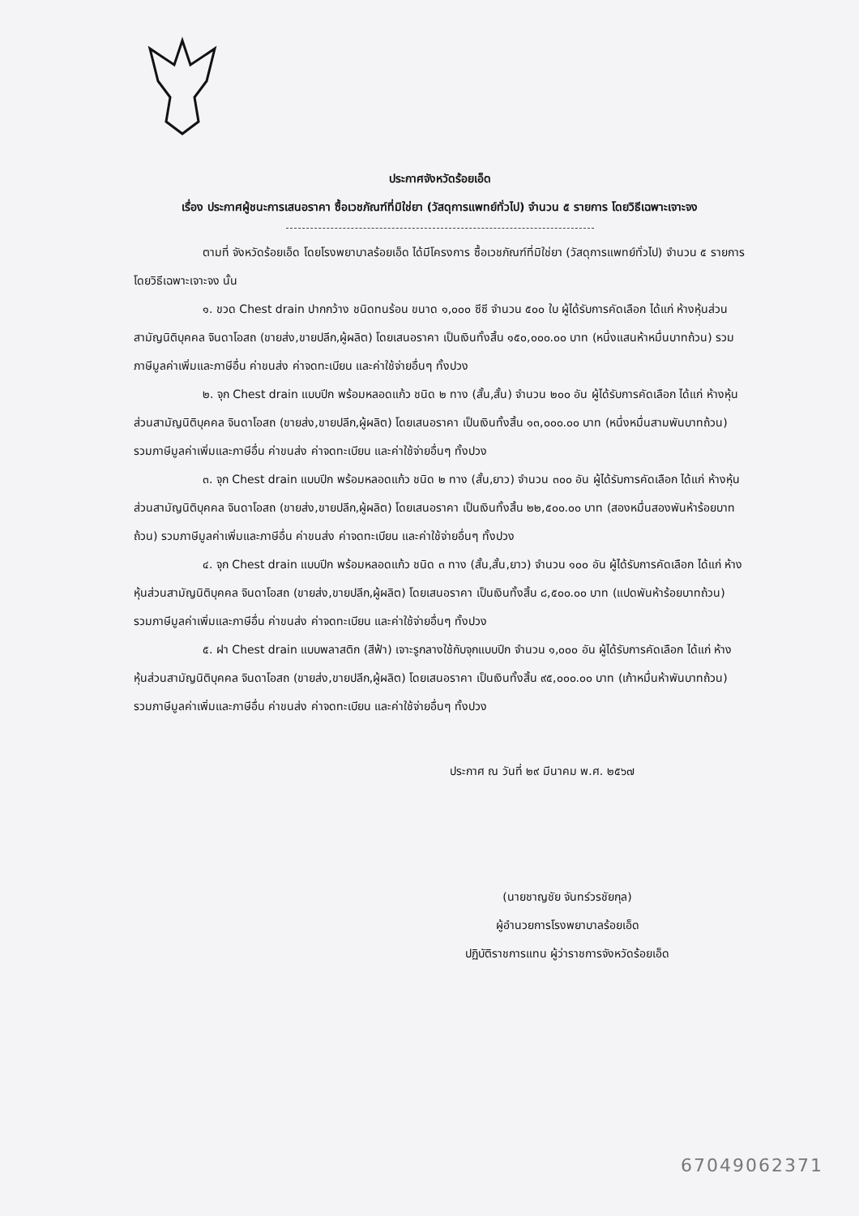ประกาศจังหวัดร้อยเอ็ด
เรื่อง ประกาศผู้ชนะการเสนอราคา ซื้อเวชภัณฑ์ที่มิใช่ยา (วัสดุการแพทย์ทั่วไป) จำนวน ๕ รายการ โดยวิธีเฉพาะเจาะจง
ตามที่ จังหวัดร้อยเอ็ด โดยโรงพยาบาลร้อยเอ็ด ได้มีโครงการ ซื้อเวชภัณฑ์ที่มิใช่ยา (วัสดุการแพทย์ทั่วไป) จำนวน ๕ รายการ โดยวิธีเฉพาะเจาะจง นั้น
๑. ขวด Chest drain ปากกว้าง ชนิดทนร้อน ขนาด ๑,๐๐๐ ซีซี จำนวน ๕๐๐ ใบ ผู้ได้รับการคัดเลือก ได้แก่ ห้างหุ้นส่วนสามัญนิติบุคคล จินดาโอสถ (ขายส่ง,ขายปลีก,ผู้ผลิต) โดยเสนอราคา เป็นเงินทั้งสิ้น ๑๕๐,๐๐๐.๐๐ บาท (หนึ่งแสนห้าหมื่นบาทถ้วน) รวมภาษีมูลค่าเพิ่มและภาษีอื่น ค่าขนส่ง ค่าจดทะเบียน และค่าใช้จ่ายอื่นๆ ทั้งปวง
๒. จุก Chest drain แบบปีก พร้อมหลอดแก้ว ชนิด ๒ ทาง (สั้น,สั้น) จำนวน ๒๐๐ อัน ผู้ได้รับการคัดเลือก ได้แก่ ห้างหุ้นส่วนสามัญนิติบุคคล จินดาโอสถ (ขายส่ง,ขายปลีก,ผู้ผลิต) โดยเสนอราคา เป็นเงินทั้งสิ้น ๑๓,๐๐๐.๐๐ บาท (หนึ่งหมื่นสามพันบาทถ้วน) รวมภาษีมูลค่าเพิ่มและภาษีอื่น ค่าขนส่ง ค่าจดทะเบียน และค่าใช้จ่ายอื่นๆ ทั้งปวง
๓. จุก Chest drain แบบปีก พร้อมหลอดแก้ว ชนิด ๒ ทาง (สั้น,ยาว) จำนวน ๓๐๐ อัน ผู้ได้รับการคัดเลือก ได้แก่ ห้างหุ้นส่วนสามัญนิติบุคคล จินดาโอสถ (ขายส่ง,ขายปลีก,ผู้ผลิต) โดยเสนอราคา เป็นเงินทั้งสิ้น ๒๒,๕๐๐.๐๐ บาท (สองหมื่นสองพันห้าร้อยบาทถ้วน) รวมภาษีมูลค่าเพิ่มและภาษีอื่น ค่าขนส่ง ค่าจดทะเบียน และค่าใช้จ่ายอื่นๆ ทั้งปวง
๔. จุก Chest drain แบบปีก พร้อมหลอดแก้ว ชนิด ๓ ทาง (สั้น,สั้น,ยาว) จำนวน ๑๐๐ อัน ผู้ได้รับการคัดเลือก ได้แก่ ห้างหุ้นส่วนสามัญนิติบุคคล จินดาโอสถ (ขายส่ง,ขายปลีก,ผู้ผลิต) โดยเสนอราคา เป็นเงินทั้งสิ้น ๘,๕๐๐.๐๐ บาท (แปดพันห้าร้อยบาทถ้วน) รวมภาษีมูลค่าเพิ่มและภาษีอื่น ค่าขนส่ง ค่าจดทะเบียน และค่าใช้จ่ายอื่นๆ ทั้งปวง
๕. ฝา Chest drain แบบพลาสติก (สีฟ้า) เจาะรูกลางใช้กับจุกแบบปีก จำนวน ๑,๐๐๐ อัน ผู้ได้รับการคัดเลือก ได้แก่ ห้างหุ้นส่วนสามัญนิติบุคคล จินดาโอสถ (ขายส่ง,ขายปลีก,ผู้ผลิต) โดยเสนอราคา เป็นเงินทั้งสิ้น ๙๕,๐๐๐.๐๐ บาท (เก้าหมื่นห้าพันบาทถ้วน) รวมภาษีมูลค่าเพิ่มและภาษีอื่น ค่าขนส่ง ค่าจดทะเบียน และค่าใช้จ่ายอื่นๆ ทั้งปวง
ประกาศ ณ วันที่ ๒๙ มีนาคม พ.ศ. ๒๕๖๗
(นายชาญชัย จันทร์วรชัยกุล)
ผู้อำนวยการโรงพยาบาลร้อยเอ็ด
ปฏิบัติราชการแทน ผู้ว่าราชการจังหวัดร้อยเอ็ด
67049062371